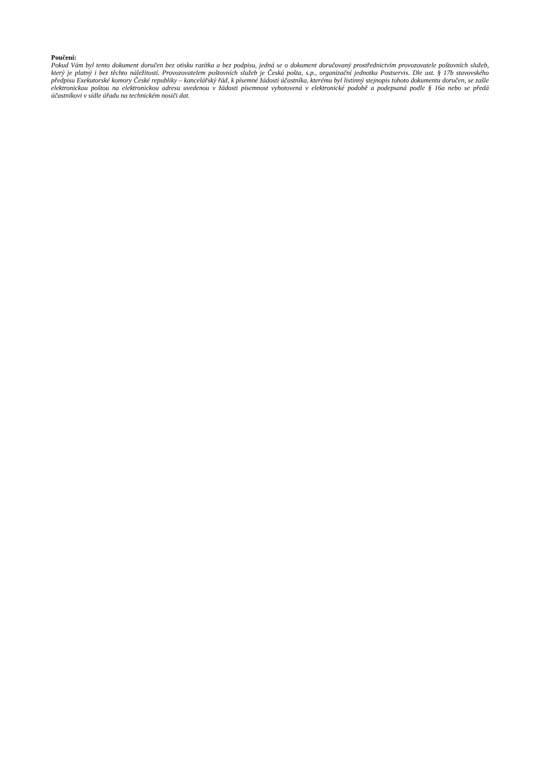Poučení:
Pokud Vám byl tento dokument doručen bez otisku razítka a bez podpisu, jedná se o dokument doručovaný prostřednictvím provozovatele poštovních služeb, který je platný i bez těchto náležitostí. Provozovatelem poštovních služeb je Česká pošta, s.p., organizační jednotka Postservis. Dle ust. § 17b stavovského předpisu Exekutorské komory České republiky – kancelářský řád, k písemné žádosti účastníka, kterému byl listinný stejnopis tohoto dokumentu doručen, se zašle elektronickou poštou na elektronickou adresu uvedenou v žádosti písemnost vyhotovená v elektronické podobě a podepsaná podle § 16a nebo se předá účastníkovi v sídle úřadu na technickém nosiči dat.